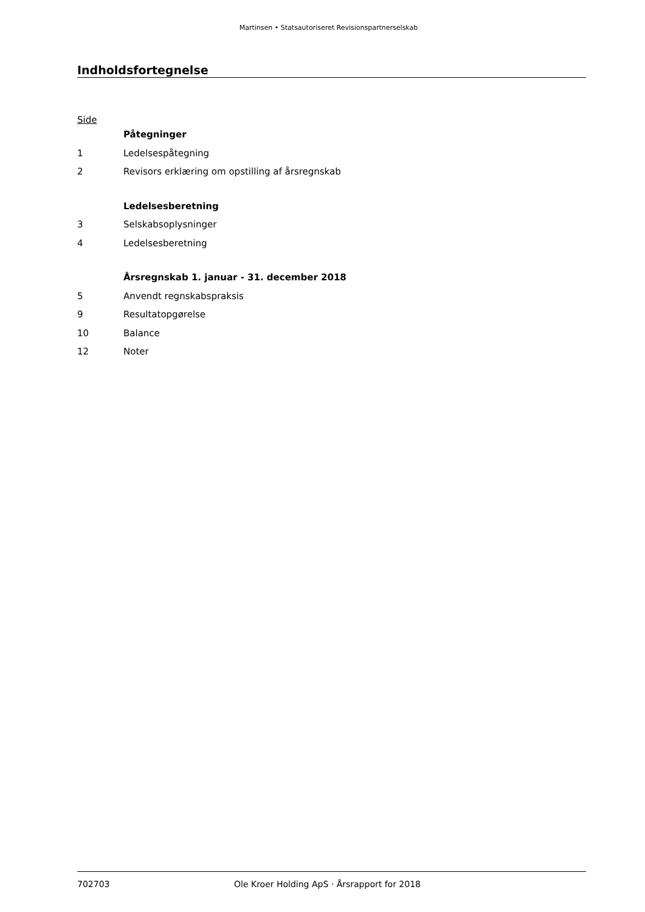Martinsen • Statsautoriseret Revisionspartnerselskab
Indholdsfortegnelse
Side
Påtegninger
1 Ledelsespåtegning
2 Revisors erklæring om opstilling af årsregnskab
Ledelsesberetning
3 Selskabsoplysninger
4 Ledelsesberetning
Årsregnskab 1. januar - 31. december 2018
5 Anvendt regnskabspraksis
9 Resultatopgørelse
10 Balance
12 Noter
702703 Ole Kroer Holding ApS · Årsrapport for 2018